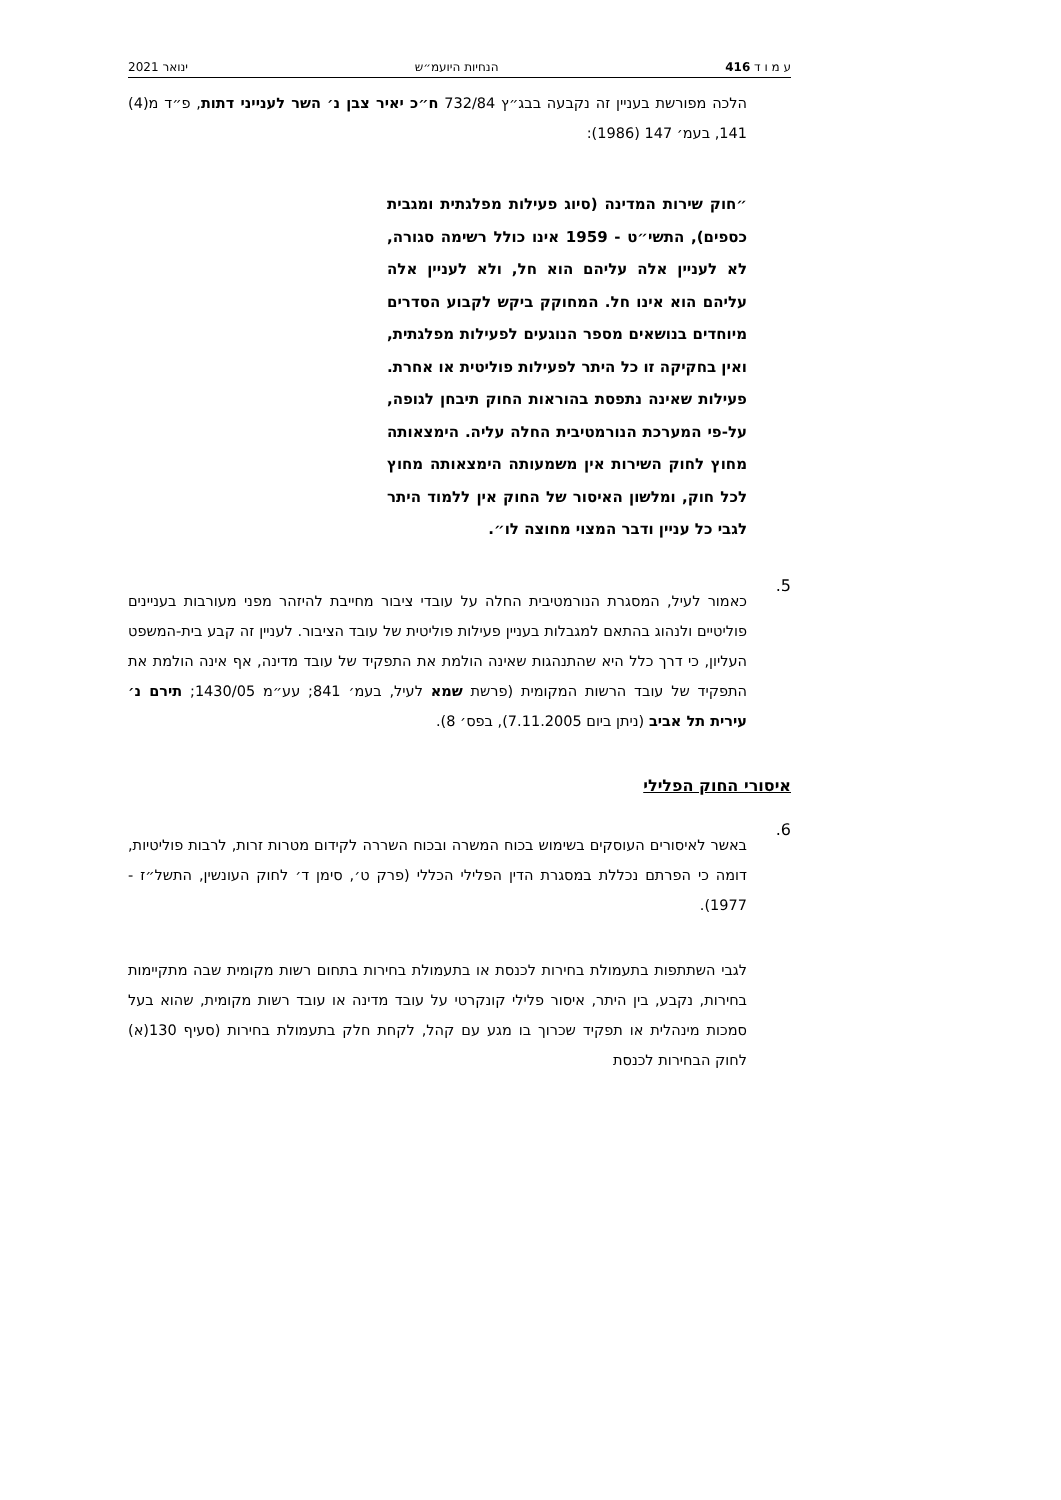ע מ ו ד 416 הנחיות היועמ״ש ינואר 2021
הלכה מפורשת בעניין זה נקבעה בבג״ץ 732/84 ח״כ יאיר צבן נ׳ השר לענייני דתות, פ״ד מ(4) 141, בעמ׳ 147 (1986):
״חוק שירות המדינה (סיוג פעילות מפלגתית ומגבית כספים), התשי״ט - 1959 אינו כולל רשימה סגורה, לא לעניין אלה עליהם הוא חל, ולא לעניין אלה עליהם הוא אינו חל. המחוקק ביקש לקבוע הסדרים מיוחדים בנושאים מספר הנוגעים לפעילות מפלגתית, ואין בחקיקה זו כל היתר לפעילות פוליטית או אחרת. פעילות שאינה נתפסת בהוראות החוק תיבחן לגופה, על-פי המערכת הנורמטיבית החלה עליה. הימצאותה מחוץ לחוק השירות אין משמעותה הימצאותה מחוץ לכל חוק, ומלשון האיסור של החוק אין ללמוד היתר לגבי כל עניין ודבר המצוי מחוצה לו״.
5.
כאמור לעיל, המסגרת הנורמטיבית החלה על עובדי ציבור מחייבת להיזהר מפני מעורבות בעניינים פוליטיים ולנהוג בהתאם למגבלות בעניין פעילות פוליטית של עובד הציבור. לעניין זה קבע בית-המשפט העליון, כי דרך כלל היא שהתנהגות שאינה הולמת את התפקיד של עובד מדינה, אף אינה הולמת את התפקיד של עובד הרשות המקומית (פרשת שמא לעיל, בעמ׳ 841; עע״מ 1430/05; תירם נ׳ עירית תל אביב (ניתן ביום 7.11.2005), בפס׳ 8).
איסורי החוק הפלילי
6.
באשר לאיסורים העוסקים בשימוש בכוח המשרה ובכוח השררה לקידום מטרות זרות, לרבות פוליטיות, דומה כי הפרתם נכללת במסגרת הדין הפלילי הכללי (פרק ט׳, סימן ד׳ לחוק העונשין, התשל״ז - 1977).
לגבי השתתפות בתעמולת בחירות לכנסת או בתעמולת בחירות בתחום רשות מקומית שבה מתקיימות בחירות, נקבע, בין היתר, איסור פלילי קונקרטי על עובד מדינה או עובד רשות מקומית, שהוא בעל סמכות מינהלית או תפקיד שכרוך בו מגע עם קהל, לקחת חלק בתעמולת בחירות (סעיף 130(א) לחוק הבחירות לכנסת